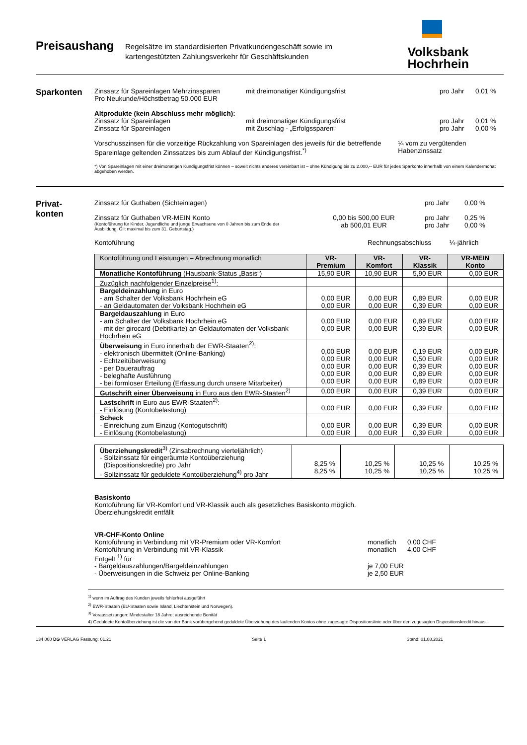Preisaushang
Regelsätze im standardisierten Privatkundengeschäft sowie im kartengestützten Zahlungsverkehr für Geschäftskunden
Volksbank
Hochrhein
Sparkonten
Zinssatz für Spareinlagen Mehrzinssparen
Pro Neukunde/Höchstbetrag 50.000 EUR mit dreimonatiger Kündigungsfrist pro Jahr 0,01 %
Altprodukte (kein Abschluss mehr möglich):
Zinssatz für Spareinlagen mit dreimonatiger Kündigungsfrist pro Jahr 0,01 %
Zinssatz für Spareinlagen mit Zuschlag - „Erfolgssparen“pro Jahr 0,00 %
Vorschusszinsen für die vorzeitige Rückzahlung von Spareinlagen des jeweils für die betreffende Spareinlage geltenden Zinssatzes bis zum Ablauf der Kündigungsfrist.<sup>*)</sup> ¼ vom zu vergütenden Habenzinssatz
*) Von Spareinlagen mit einer dreimonatigen Kündigungsfrist können – soweit nichts anderes vereinbart ist – ohne Kündigung bis zu 2.000,-- EUR für jedes Sparkonto innerhalb von einem Kalendermonat abgehoben werden.
Privat-
konten
Zinssatz für Guthaben (Sichteinlagen) pro Jahr 0,00 %
Zinssatz für Guthaben VR-MEIN Konto
(Kontoführung für Kinder, Jugendliche und junge Erwachsene von 0 Jahren bis zum Ende der Ausbildung. Gilt maximal bis zum 31. Geburtstag.) 0,00 bis 500,00 EUR
ab 500,01 EUR pro Jahr
pro Jahr 0,25 %
0,00 %
Kontoführung Rechnungsabschluss ¼-jährlich
| Kontoführung und Leistungen – Abrechnung monatlich | VR-Premium | VR-Komfort | VR-Klassik | VR-MEIN Konto |
| --- | --- | --- | --- | --- |
| Monatliche Kontoführung (Hausbank-Status „Basis“) | 15,90 EUR | 10,90 EUR | 5,90 EUR | 0,00 EUR |
| Zuzüglich nachfolgender Einzelpreise<sup>1)</sup>: | | | | |
| Bargeldeinzahlung in Euro - am Schalter der Volksbank Hochrhein eG - an Geldautomaten der Volksbank Hochrhein eG | 0,00 EUR 0,00 EUR | 0,00 EUR 0,00 EUR | 0,89 EUR 0,39 EUR | 0,00 EUR 0,00 EUR |
| Bargeldauszahlung in Euro - am Schalter der Volksbank Hochrhein eG - mit der girocard (Debitkarte) an Geldautomaten der Volksbank Hochrhein eG | 0,00 EUR 0,00 EUR | 0,00 EUR 0,00 EUR | 0,89 EUR 0,39 EUR | 0,00 EUR 0,00 EUR |
| Überweisung in Euro innerhalb der EWR-Staaten<sup>2)</sup>: - elektronisch übermittelt (Online-Banking) - Echtzeitüberweisung - per Dauerauftrag - beleghafte Ausführung - bei formloser Erteilung (Erfassung durch unsere Mitarbeiter) | 0,00 EUR 0,00 EUR 0,00 EUR 0,00 EUR 0,00 EUR | 0,00 EUR 0,00 EUR 0,00 EUR 0,00 EUR 0,00 EUR | 0,19 EUR 0,50 EUR 0,39 EUR 0,89 EUR 0,89 EUR | 0,00 EUR 0,00 EUR 0,00 EUR 0,00 EUR 0,00 EUR |
| Gutschrift einer Überweisung in Euro aus den EWR-Staaten<sup>2)</sup> | 0,00 EUR | 0,00 EUR | 0,39 EUR | 0,00 EUR |
| Lastschrift in Euro aus EWR-Staaten<sup>2)</sup>: - Einlösung (Kontobelastung) | 0,00 EUR | 0,00 EUR | 0,39 EUR | 0,00 EUR |
| Scheck - Einreichung zum Einzug (Kontogutschrift) - Einlösung (Kontobelastung) | 0,00 EUR 0,00 EUR | 0,00 EUR 0,00 EUR | 0,39 EUR 0,39 EUR | 0,00 EUR 0,00 EUR |
| Überziehungskredit<sup>3)</sup> (Zinsabrechnung vierteljährlich) - Sollzinssatz für eingeräumte Kontoüberziehung (Dispositionskredite) pro Jahr - Sollzinssatz für geduldete Kontoüberziehung<sup>4)</sup> pro Jahr | 8,25 % 8,25 % | 10,25 % 10,25 % | 10,25 % 10,25 % | 10,25 % 10,25 % |
Basiskonto
Kontoführung für VR-Komfort und VR-Klassik auch als gesetzliches Basiskonto möglich.
Überziehungskredit entfällt
VR-CHF-Konto Online
Kontoführung in Verbindung mit VR-Premium oder VR-Komfort monatlich 0,00 CHF
Kontoführung in Verbindung mit VR-Klassik monatlich 4,00 CHF
Entgelt <sup>1)</sup> für
- Bargeldauszahlungen/Bargeldeinzahlungen je 7,00 EUR
- Überweisungen in die Schweiz per Online-Banking je 2,50 EUR
<sup>1)</sup> wenn im Auftrag des Kunden jeweils fehlerfrei ausgeführt
<sup>2)</sup> EWR-Staaten (EU-Staaten sowie Island, Liechtenstein und Norwegen).
<sup>3)</sup> Voraussetzungen: Mindestalter 18 Jahre; ausreichende Bonität
4) Geduldete Kontoüberziehung ist die von der Bank vorübergehend geduldete Überziehung des laufenden Kontos ohne zugesagte Dispositionslinie oder über den zugesagten Dispositionskredit hinaus.
134 000 DG VERLAG Fassung: 01.21 Seite 1 Stand: 01.08.2021